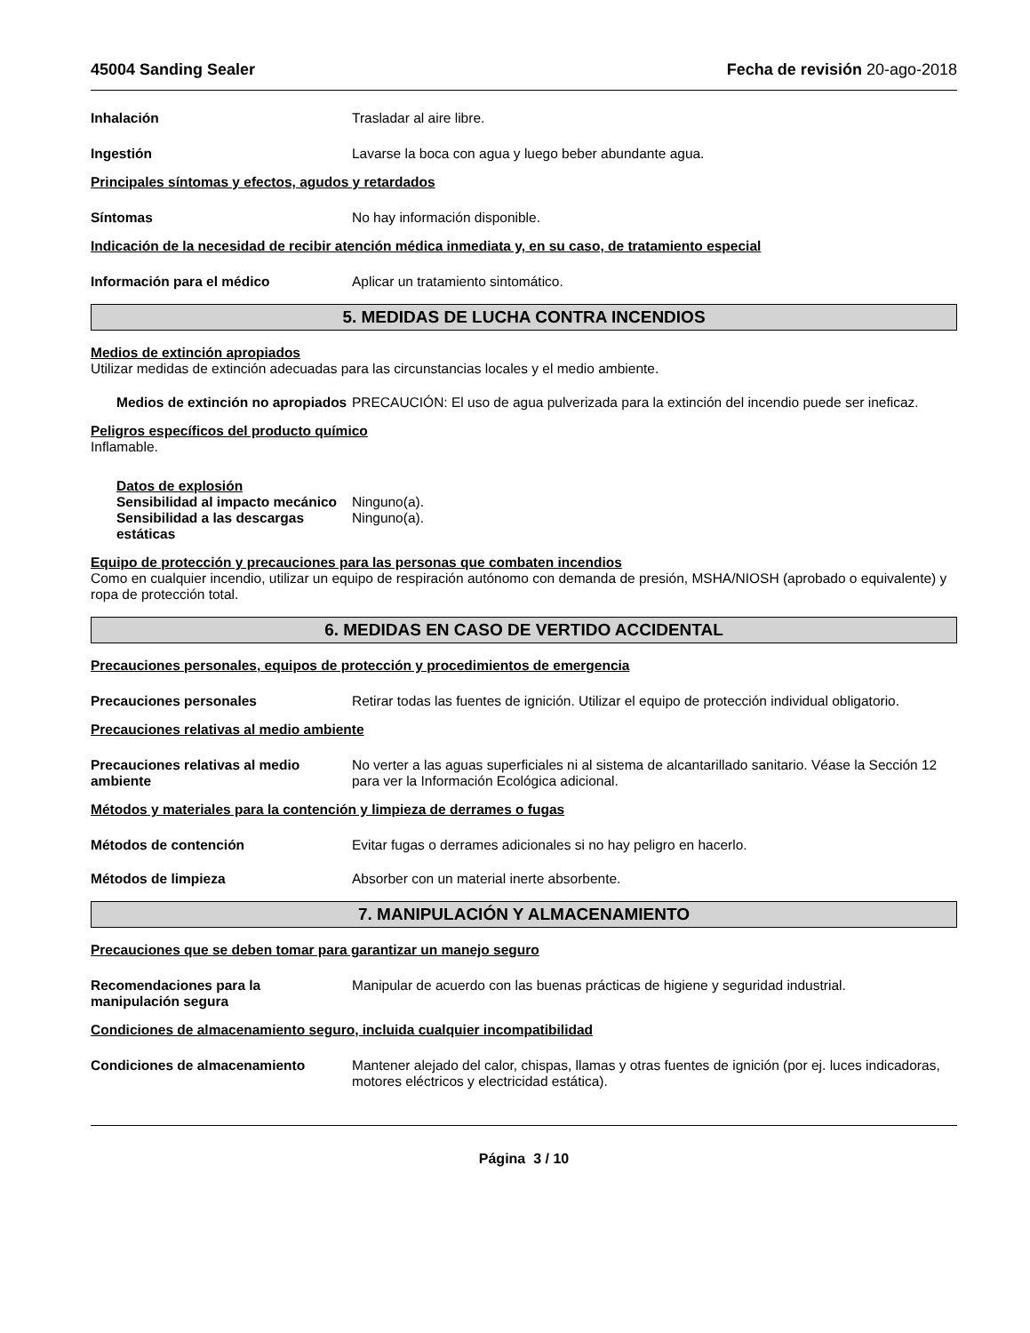45004 Sanding Sealer Fecha de revisión 20-ago-2018
Inhalación Trasladar al aire libre.
Ingestión Lavarse la boca con agua y luego beber abundante agua.
Principales síntomas y efectos, agudos y retardados
Síntomas No hay información disponible.
Indicación de la necesidad de recibir atención médica inmediata y, en su caso, de tratamiento especial
Información para el médico Aplicar un tratamiento sintomático.
5. MEDIDAS DE LUCHA CONTRA INCENDIOS
Medios de extinción apropiados
Utilizar medidas de extinción adecuadas para las circunstancias locales y el medio ambiente.
Medios de extinción no apropiados
PRECAUCIÓN: El uso de agua pulverizada para la extinción del incendio puede ser ineficaz.
Peligros específicos del producto químico
Inflamable.
Datos de explosión
Sensibilidad al impacto mecánico
Ninguno(a).
Sensibilidad a las descargas estáticas
Ninguno(a).
Equipo de protección y precauciones para las personas que combaten incendios
Como en cualquier incendio, utilizar un equipo de respiración autónomo con demanda de presión, MSHA/NIOSH (aprobado o equivalente) y ropa de protección total.
6. MEDIDAS EN CASO DE VERTIDO ACCIDENTAL
Precauciones personales, equipos de protección y procedimientos de emergencia
Precauciones personales Retirar todas las fuentes de ignición. Utilizar el equipo de protección individual obligatorio.
Precauciones relativas al medio ambiente
Precauciones relativas al medio ambiente
No verter a las aguas superficiales ni al sistema de alcantarillado sanitario. Véase la Sección 12 para ver la Información Ecológica adicional.
Métodos y materiales para la contención y limpieza de derrames o fugas
Métodos de contención Evitar fugas o derrames adicionales si no hay peligro en hacerlo.
Métodos de limpieza Absorber con un material inerte absorbente.
7. MANIPULACIÓN Y ALMACENAMIENTO
Precauciones que se deben tomar para garantizar un manejo seguro
Recomendaciones para la manipulación segura
Manipular de acuerdo con las buenas prácticas de higiene y seguridad industrial.
Condiciones de almacenamiento seguro, incluida cualquier incompatibilidad
Condiciones de almacenamiento Mantener alejado del calor, chispas, llamas y otras fuentes de ignición (por ej. luces indicadoras, motores eléctricos y electricidad estática).
Página 3 / 10